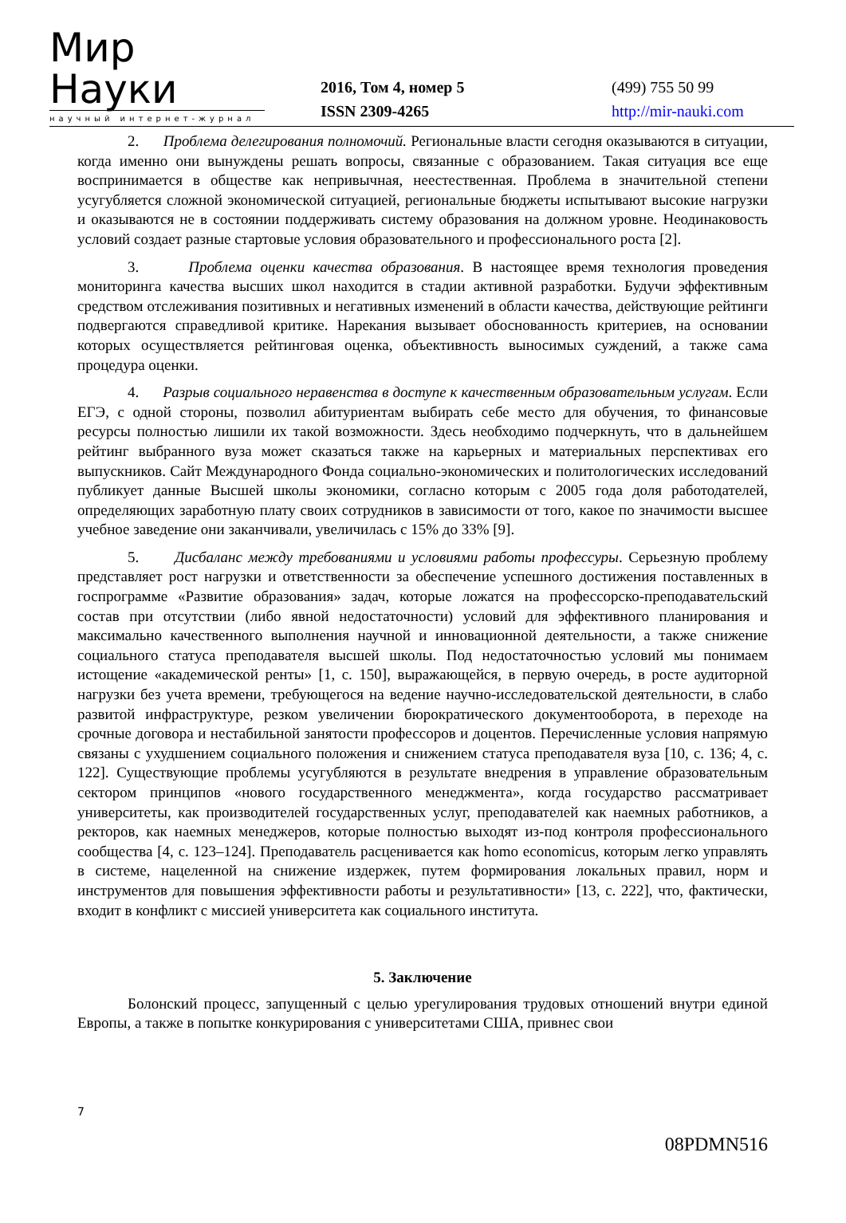Мир Науки
научный интернет-журнал
2016, Том 4, номер 5
ISSN 2309-4265
(499) 755 50 99
http://mir-nauki.com
2. Проблема делегирования полномочий. Региональные власти сегодня оказываются в ситуации, когда именно они вынуждены решать вопросы, связанные с образованием. Такая ситуация все еще воспринимается в обществе как непривычная, неестественная. Проблема в значительной степени усугубляется сложной экономической ситуацией, региональные бюджеты испытывают высокие нагрузки и оказываются не в состоянии поддерживать систему образования на должном уровне. Неодинаковость условий создает разные стартовые условия образовательного и профессионального роста [2].
3. Проблема оценки качества образования. В настоящее время технология проведения мониторинга качества высших школ находится в стадии активной разработки. Будучи эффективным средством отслеживания позитивных и негативных изменений в области качества, действующие рейтинги подвергаются справедливой критике. Нарекания вызывает обоснованность критериев, на основании которых осуществляется рейтинговая оценка, объективность выносимых суждений, а также сама процедура оценки.
4. Разрыв социального неравенства в доступе к качественным образовательным услугам. Если ЕГЭ, с одной стороны, позволил абитуриентам выбирать себе место для обучения, то финансовые ресурсы полностью лишили их такой возможности. Здесь необходимо подчеркнуть, что в дальнейшем рейтинг выбранного вуза может сказаться также на карьерных и материальных перспективах его выпускников. Сайт Международного Фонда социально-экономических и политологических исследований публикует данные Высшей школы экономики, согласно которым с 2005 года доля работодателей, определяющих заработную плату своих сотрудников в зависимости от того, какое по значимости высшее учебное заведение они заканчивали, увеличилась с 15% до 33% [9].
5. Дисбаланс между требованиями и условиями работы профессуры. Серьезную проблему представляет рост нагрузки и ответственности за обеспечение успешного достижения поставленных в госпрограмме «Развитие образования» задач, которые ложатся на профессорско-преподавательский состав при отсутствии (либо явной недостаточности) условий для эффективного планирования и максимально качественного выполнения научной и инновационной деятельности, а также снижение социального статуса преподавателя высшей школы. Под недостаточностью условий мы понимаем истощение «академической ренты» [1, с. 150], выражающейся, в первую очередь, в росте аудиторной нагрузки без учета времени, требующегося на ведение научно-исследовательской деятельности, в слабо развитой инфраструктуре, резком увеличении бюрократического документооборота, в переходе на срочные договора и нестабильной занятости профессоров и доцентов. Перечисленные условия напрямую связаны с ухудшением социального положения и снижением статуса преподавателя вуза [10, с. 136; 4, с. 122]. Существующие проблемы усугубляются в результате внедрения в управление образовательным сектором принципов «нового государственного менеджмента», когда государство рассматривает университеты, как производителей государственных услуг, преподавателей как наемных работников, а ректоров, как наемных менеджеров, которые полностью выходят из-под контроля профессионального сообщества [4, с. 123–124]. Преподаватель расценивается как homo economicus, которым легко управлять в системе, нацеленной на снижение издержек, путем формирования локальных правил, норм и инструментов для повышения эффективности работы и результативности» [13, с. 222], что, фактически, входит в конфликт с миссией университета как социального института.
5. Заключение
Болонский процесс, запущенный с целью урегулирования трудовых отношений внутри единой Европы, а также в попытке конкурирования с университетами США, привнес свои
7
08PDMN516